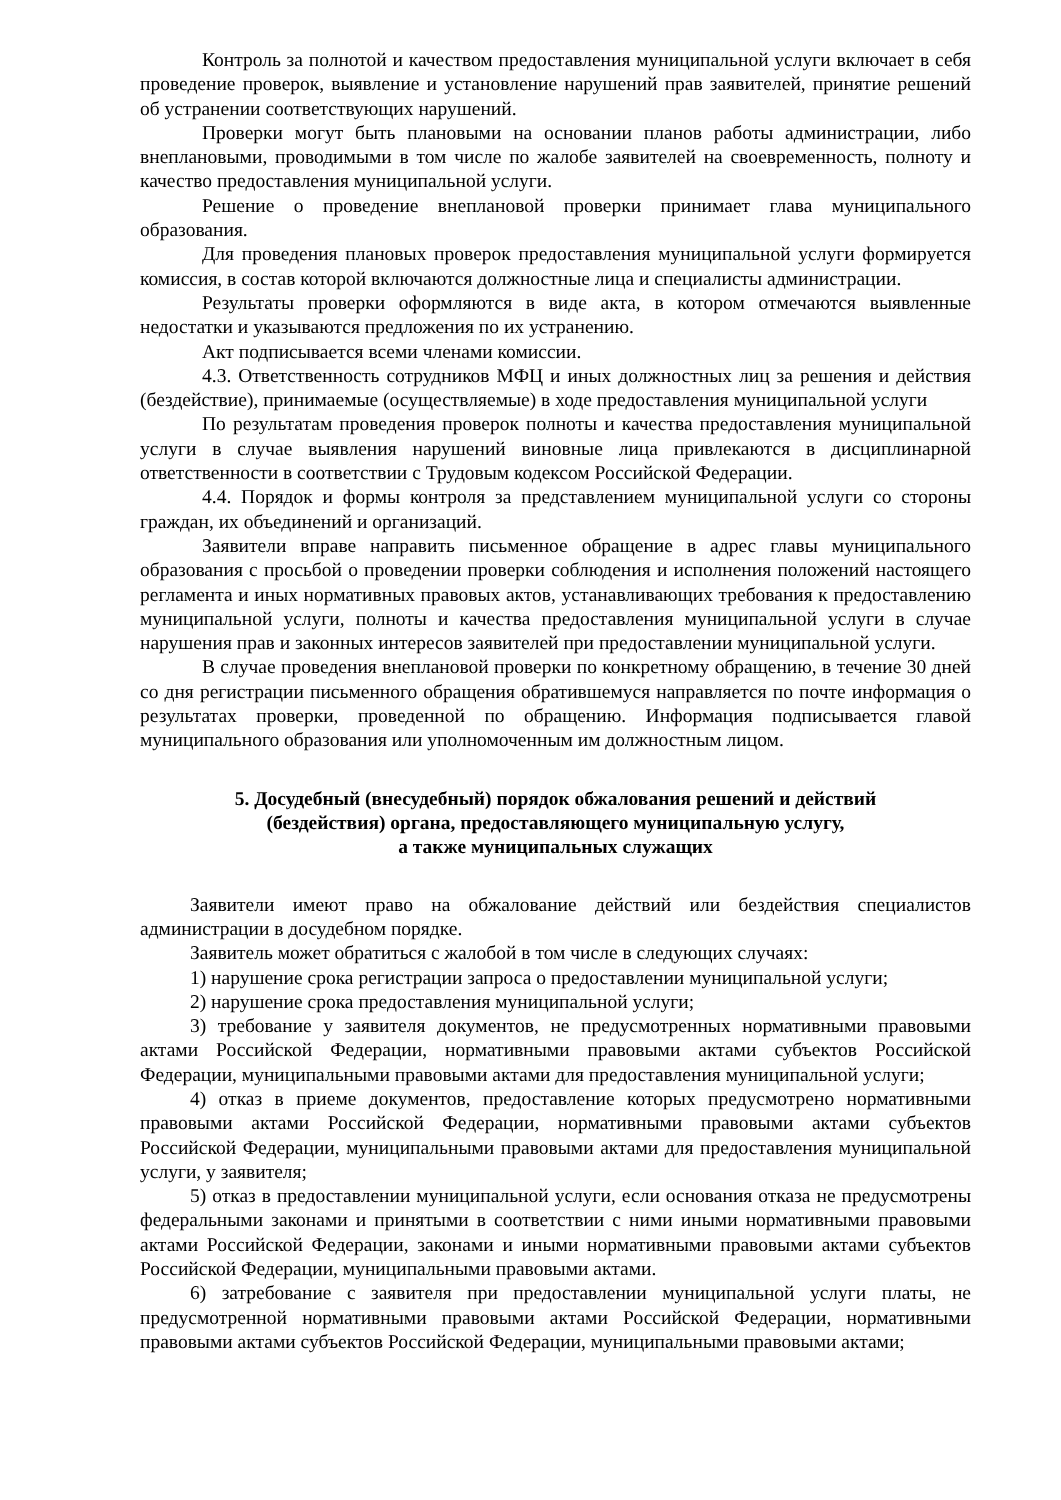Контроль за полнотой и качеством предоставления муниципальной услуги включает в себя проведение проверок, выявление и установление нарушений прав заявителей, принятие решений об устранении соответствующих нарушений.
Проверки могут быть плановыми на основании планов работы администрации, либо внеплановыми, проводимыми в том числе по жалобе заявителей на своевременность, полноту и качество предоставления муниципальной услуги.
Решение о проведение внеплановой проверки принимает глава муниципального образования.
Для проведения плановых проверок предоставления муниципальной услуги формируется комиссия, в состав которой включаются должностные лица и специалисты администрации.
Результаты проверки оформляются в виде акта, в котором отмечаются выявленные недостатки и указываются предложения по их устранению.
Акт подписывается всеми членами комиссии.
4.3. Ответственность сотрудников МФЦ и иных должностных лиц за решения и действия (бездействие), принимаемые (осуществляемые) в ходе предоставления муниципальной услуги
По результатам проведения проверок полноты и качества предоставления муниципальной услуги в случае выявления нарушений виновные лица привлекаются в дисциплинарной ответственности в соответствии с Трудовым кодексом Российской Федерации.
4.4. Порядок и формы контроля за представлением муниципальной услуги со стороны граждан, их объединений и организаций.
Заявители вправе направить письменное обращение в адрес главы муниципального образования с просьбой о проведении проверки соблюдения и исполнения положений настоящего регламента и иных нормативных правовых актов, устанавливающих требования к предоставлению муниципальной услуги, полноты и качества предоставления муниципальной услуги в случае нарушения прав и законных интересов заявителей при предоставлении муниципальной услуги.
В случае проведения внеплановой проверки по конкретному обращению, в течение 30 дней со дня регистрации письменного обращения обратившемуся направляется по почте информация о результатах проверки, проведенной по обращению. Информация подписывается главой муниципального образования или уполномоченным им должностным лицом.
5. Досудебный (внесудебный) порядок обжалования решений и действий
(бездействия) органа, предоставляющего муниципальную услугу,
а также муниципальных служащих
Заявители имеют право на обжалование действий или бездействия специалистов администрации в досудебном порядке.
Заявитель может обратиться с жалобой в том числе в следующих случаях:
1) нарушение срока регистрации запроса о предоставлении муниципальной услуги;
2) нарушение срока предоставления муниципальной услуги;
3) требование у заявителя документов, не предусмотренных нормативными правовыми актами Российской Федерации, нормативными правовыми актами субъектов Российской Федерации, муниципальными правовыми актами для предоставления муниципальной услуги;
4) отказ в приеме документов, предоставление которых предусмотрено нормативными правовыми актами Российской Федерации, нормативными правовыми актами субъектов Российской Федерации, муниципальными правовыми актами для предоставления муниципальной услуги, у заявителя;
5) отказ в предоставлении муниципальной услуги, если основания отказа не предусмотрены федеральными законами и принятыми в соответствии с ними иными нормативными правовыми актами Российской Федерации, законами и иными нормативными правовыми актами субъектов Российской Федерации, муниципальными правовыми актами.
6) затребование с заявителя при предоставлении муниципальной услуги платы, не предусмотренной нормативными правовыми актами Российской Федерации, нормативными правовыми актами субъектов Российской Федерации, муниципальными правовыми актами;